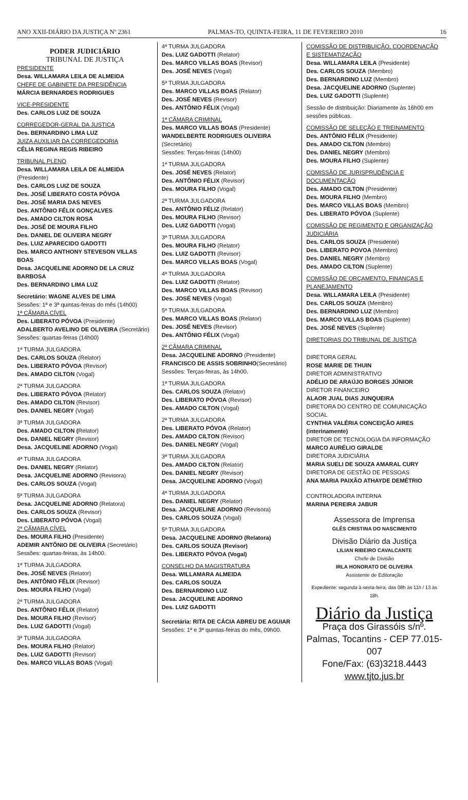ANO XXII-DIÁRIO DA JUSTIÇA Nº 2361 PALMAS-TO, QUINTA-FEIRA, 11 DE FEVEREIRO 2010 16
PODER JUDICIÁRIO
TRIBUNAL DE JUSTIÇA
PRESIDENTE
Desa. WILLAMARA LEILA DE ALMEIDA
CHEFE DE GABINETE DA PRESIDÊNCIA
MÁRCIA BERNARDES RODRIGUES
VICE-PRESIDENTE
Des. CARLOS LUIZ DE SOUZA
CORREGEDOR-GERAL DA JUSTIÇA
Des. BERNARDINO LIMA LUZ
JUIZA AUXILIAR DA CORREGEDORIA
CÉLIA REGINA REGIS RIBEIRO
TRIBUNAL PLENO
Desa. WILLAMARA LEILA DE ALMEIDA (Presidente)
Des. CARLOS LUIZ DE SOUZA
Des. JOSÉ LIBERATO COSTA PÓVOA
Des. JOSÉ MARIA DAS NEVES
Des. ANTÔNIO FÉLIX GONÇALVES
Des. AMADO CILTON ROSA
Des. JOSÉ DE MOURA FILHO
Des. DANIEL DE OLIVEIRA NEGRY
Des. LUIZ APARECIDO GADOTTI
Des. MARCO ANTHONY STEVESON VILLAS BOAS
Desa. JACQUELINE ADORNO DE LA CRUZ BARBOSA
Des. BERNARDINO LIMA LUZ
Secretário: WAGNE ALVES DE LIMA
Sessões: 1ª e 3ª quintas-feiras do mês (14h00)
1ª CÂMARA CÍVEL
Des. LIBERATO PÓVOA (Presidente)
ADALBERTO AVELINO DE OLIVEIRA (Secretário)
Sessões: quartas-feiras (14h00)
1ª TURMA JULGADORA
Des. CARLOS SOUZA (Relator)
Des. LIBERATO PÓVOA (Revisor)
Des. AMADO CILTON (Vogal)
2ª TURMA JULGADORA
Des. LIBERATO PÓVOA (Relator)
Des. AMADO CILTON (Revisor)
Des. DANIEL NEGRY (Vogal)
3ª TURMA JULGADORA
Des. AMADO CILTON (Relator)
Des. DANIEL NEGRY (Revisor)
Desa. JACQUELINE ADORNO (Vogal)
4ª TURMA JULGADORA
Des. DANIEL NEGRY (Relator)
Desa. JACQUELINE ADORNO (Revisora)
Des. CARLOS SOUZA (Vogal)
5ª TURMA JULGADORA
Desa. JACQUELINE ADORNO (Relatora)
Des. CARLOS SOUZA (Revisor)
Des. LIBERATO PÓVOA (Vogal)
2ª CÂMARA CÍVEL
Des. MOURA FILHO (Presidente)
ADEMIR ANTÔNIO DE OLIVEIRA (Secretário)
Sessões: quartas-feiras, às 14h00.
1ª TURMA JULGADORA
Des. JOSÉ NEVES (Relator)
Des. ANTÔNIO FÉLIX (Revisor)
Des. MOURA FILHO (Vogal)
2ª TURMA JULGADORA
Des. ANTÔNIO FÉLIX (Relator)
Des. MOURA FILHO (Revisor)
Des. LUIZ GADOTTI (Vogal)
3ª TURMA JULGADORA
Des. MOURA FILHO (Relator)
Des. LUIZ GADOTTI (Revisor)
Des. MARCO VILLAS BOAS (Vogal)
4ª TURMA JULGADORA
Des. LUIZ GADOTTI (Relator)
Des. MARCO VILLAS BOAS (Revisor)
Des. JOSÉ NEVES (Vogal)
5ª TURMA JULGADORA
Des. MARCO VILLAS BOAS (Relator)
Des. JOSÉ NEVES (Revisor)
Des. ANTÔNIO FÉLIX (Vogal)
1ª CÂMARA CRIMINAL
Des. MARCO VILLAS BOAS (Presidente)
WANDELBERTE RODRIGUES OLIVEIRA (Secretário)
Sessões: Terças-feiras (14h00)
1ª TURMA JULGADORA
Des. JOSÉ NEVES (Relator)
Des. ANTÔNIO FÉLIX (Revisor)
Des. MOURA FILHO (Vogal)
2ª TURMA JULGADORA
Des. ANTÔNIO FÉLIZ (Relator)
Des. MOURA FILHO (Revisor)
Des. LUIZ GADOTTI (Vogal)
3ª TURMA JULGADORA
Des. MOURA FILHO (Relator)
Des. LUIZ GADOTTI (Revisor)
Des. MARCO VILLAS BOAS (Vogal)
4ª TURMA JULGADORA
Des. LUIZ GADOTTI (Relator)
Des. MARCO VILLAS BOAS (Revisor)
Des. JOSÉ NEVES (Vogal)
5ª TURMA JULGADORA
Des. MARCO VILLAS BOAS (Relator)
Des. JOSÉ NEVES (Revisor)
Des. ANTÔNIO FÉLIX (Vogal)
2ª CÂMARA CRIMINAL
Desa. JACQUELINE ADORNO (Presidente)
FRANCISCO DE ASSIS SOBRINHO(Secretário)
Sessões: Terças-feiras, às 14h00.
1ª TURMA JULGADORA
Des. CARLOS SOUZA (Relator)
Des. LIBERATO PÓVOA (Revisor)
Des. AMADO CILTON (Vogal)
2ª TURMA JULGADORA
Des. LIBERATO PÓVOA (Relator)
Des. AMADO CILTON (Revisor)
Des. DANIEL NEGRY (Vogal)
3ª TURMA JULGADORA
Des. AMADO CILTON (Relator)
Des. DANIEL NEGRY (Revisor)
Desa. JACQUELINE ADORNO (Vogal)
4ª TURMA JULGADORA
Des. DANIEL NEGRY (Relator)
Desa. JACQUELINE ADORNO (Revisora)
Des. CARLOS SOUZA (Vogal)
5ª TURMA JULGADORA
Desa. JACQUELINE ADORNO (Relatora)
Des. CARLOS SOUZA (Revisor)
Des. LIBERATO PÓVOA (Vogal)
CONSELHO DA MAGISTRATURA
Desa. WILLAMARA ALMEIDA
Des. CARLOS SOUZA
Des. BERNARDINO LUZ
Desa. JACQUELINE ADORNO
Des. LUIZ GADOTTI
Secretária: RITA DE CÁCIA ABREU DE AGUIAR
Sessões: 1ª e 3ª quintas-feiras do mês, 09h00.
COMISSÃO DE DISTRIBUIÇÃO, COORDENAÇÃO E SISTEMATIZAÇÃO
Desa. WILLAMARA LEILA (Presidente)
Des. CARLOS SOUZA (Membro)
Des. BERNARDINO LUZ (Membro)
Desa. JACQUELINE ADORNO (Suplente)
Des. LUIZ GADOTTI (Suplente)
Sessão de distribuição: Diariamente às 16h00 em sessões públicas.
COMISSÃO DE SELEÇÃO E TREINAMENTO
Des. ANTÔNIO FÉLIX (Presidente)
Des. AMADO CILTON (Membro)
Des. DANIEL NEGRY (Membro)
Des. MOURA FILHO (Suplente)
COMISSÃO DE JURISPRUDÊNCIA E DOCUMENTAÇÃO
Des. AMADO CILTON (Presidente)
Des. MOURA FILHO (Membro)
Des. MARCO VILLAS BOAS (Membro)
Des. LIBERATO PÓVOA (Suplente)
COMISSÃO DE REGIMENTO E ORGANIZAÇÃO JUDICIÁRIA
Des. CARLOS SOUZA (Presidente)
Des. LIBERATO POVOA (Membro)
Des. DANIEL NEGRY (Membro)
Des. AMADO CILTON (Suplente)
COMISSÃO DE ORÇAMENTO, FINANÇAS E PLANEJAMENTO
Desa. WILLAMARA LEILA (Presidente)
Des. CARLOS SOUZA (Membro)
Des. BERNARDINO LUZ (Membro)
Des. MARCO VILLAS BOAS (Suplente)
Des. JOSÉ NEVES (Suplente)
DIRETORIAS DO TRIBUNAL DE JUSTIÇA
DIRETORA GERAL
ROSE MARIE DE THUIN
DIRETOR ADMINISTRATIVO
ADÉLIO DE ARAÚJO BORGES JÚNIOR
DIRETOR FINANCEIRO
ALAOR JUAL DIAS JUNQUEIRA
DIRETORA DO CENTRO DE COMUNICAÇÃO SOCIAL
CYNTHIA VALÉRIA CONCEIÇÃO AIRES (interinamente)
DIRETOR DE TECNOLOGIA DA INFORMAÇÃO
MARCO AURÉLIO GIRALDE
DIRETORA JUDICIÁRIA
MARIA SUELI DE SOUZA AMARAL CURY
DIRETORA DE GESTÃO DE PESSOAS
ANA MARIA PAIXÃO ATHAYDE DEMÉTRIO
CONTROLADORA INTERNA
MARINA PEREIRA JABUR
Assessora de Imprensa
GLÊS CRISTINA DO NASCIMENTO
Divisão Diário da Justiça
LILIAN RIBEIRO CAVALCANTE
Chefe de Divisão
IRLA HONORATO DE OLIVEIRA
Assistente de Editoração
Expediente: segunda à sexta-feira, das 08h às 11h / 13 às 18h.
Diário da Justiça
Praça dos Girassóis s/nº.
Palmas, Tocantins - CEP 77.015-007
Fone/Fax: (63)3218.4443
www.tjto.jus.br